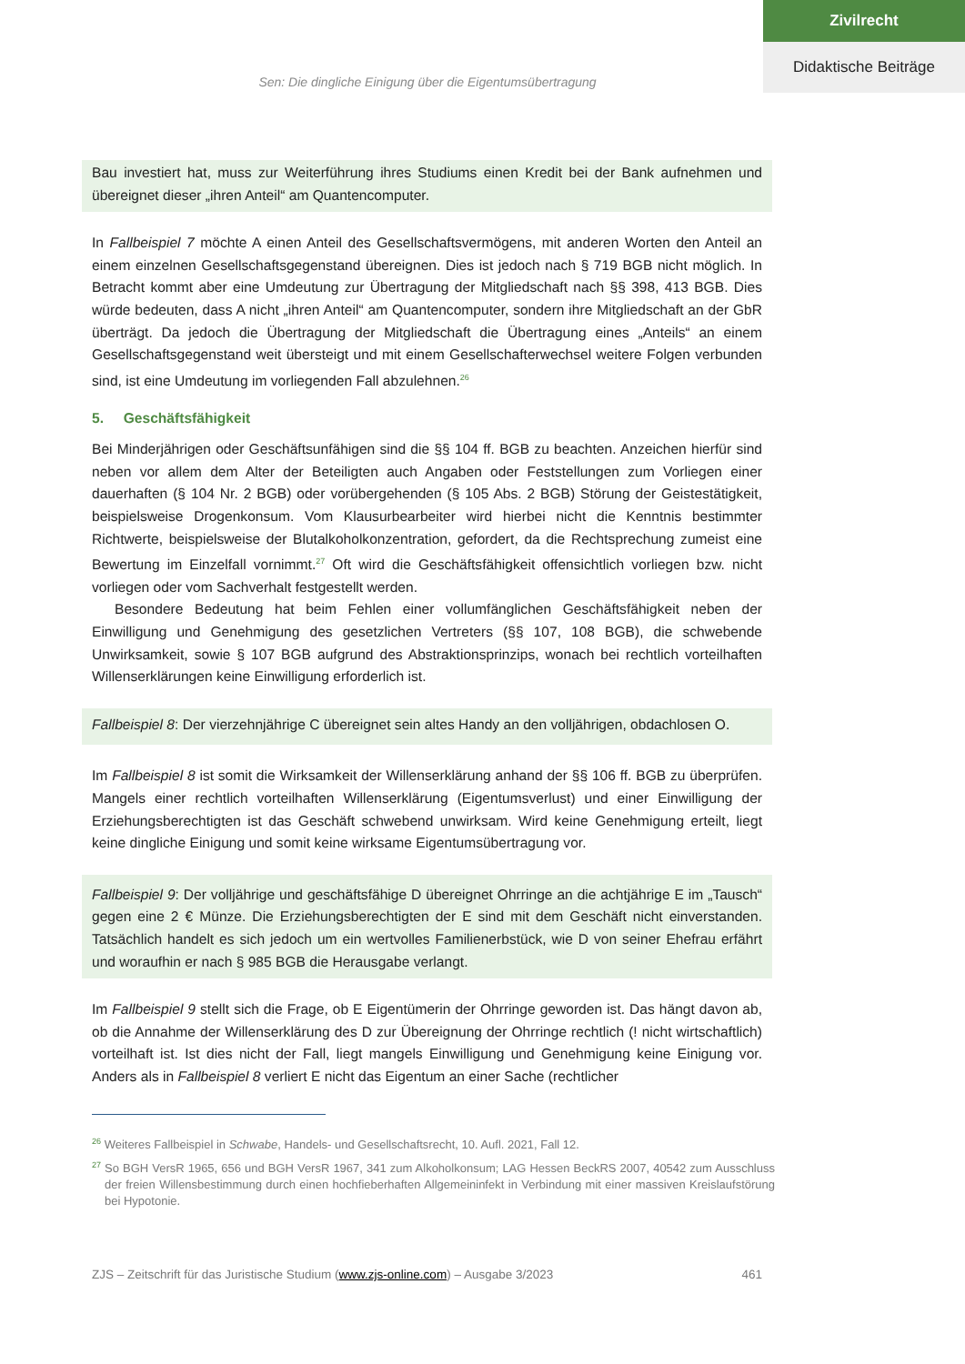Zivilrecht
Didaktische Beiträge
Sen: Die dingliche Einigung über die Eigentumsübertragung
Bau investiert hat, muss zur Weiterführung ihres Studiums einen Kredit bei der Bank aufnehmen und übereignet dieser „ihren Anteil“ am Quantencomputer.
In Fallbeispiel 7 möchte A einen Anteil des Gesellschaftsvermögens, mit anderen Worten den Anteil an einem einzelnen Gesellschaftsgegenstand übereignen. Dies ist jedoch nach § 719 BGB nicht möglich. In Betracht kommt aber eine Umdeutung zur Übertragung der Mitgliedschaft nach §§ 398, 413 BGB. Dies würde bedeuten, dass A nicht „ihren Anteil“ am Quantencomputer, sondern ihre Mitgliedschaft an der GbR überträgt. Da jedoch die Übertragung der Mitgliedschaft die Übertragung eines „Anteils“ an einem Gesellschaftsgegenstand weit übersteigt und mit einem Gesellschafterwechsel weitere Folgen verbunden sind, ist eine Umdeutung im vorliegenden Fall abzulehnen.<sup>26</sup>
5. Geschäftsfähigkeit
Bei Minderjährigen oder Geschäftsunfähigen sind die §§ 104 ff. BGB zu beachten. Anzeichen hierfür sind neben vor allem dem Alter der Beteiligten auch Angaben oder Feststellungen zum Vorliegen einer dauerhaften (§ 104 Nr. 2 BGB) oder vorübergehenden (§ 105 Abs. 2 BGB) Störung der Geistestätigkeit, beispielsweise Drogenkonsum. Vom Klausurbearbeiter wird hierbei nicht die Kenntnis bestimmter Richtwerte, beispielsweise der Blutalkoholkonzentration, gefordert, da die Rechtsprechung zumeist eine Bewertung im Einzelfall vornimmt.<sup>27</sup> Oft wird die Geschäftsfähigkeit offensichtlich vorliegen bzw. nicht vorliegen oder vom Sachverhalt festgestellt werden.
Besondere Bedeutung hat beim Fehlen einer vollumfänglichen Geschäftsfähigkeit neben der Einwilligung und Genehmigung des gesetzlichen Vertreters (§§ 107, 108 BGB), die schwebende Unwirksamkeit, sowie § 107 BGB aufgrund des Abstraktionsprinzips, wonach bei rechtlich vorteilhaften Willenserklärungen keine Einwilligung erforderlich ist.
Fallbeispiel 8: Der vierzehnjährige C übereignet sein altes Handy an den volljährigen, obdachlosen O.
Im Fallbeispiel 8 ist somit die Wirksamkeit der Willenserklärung anhand der §§ 106 ff. BGB zu überprüfen. Mangels einer rechtlich vorteilhaften Willenserklärung (Eigentumsverlust) und einer Einwilligung der Erziehungsberechtigten ist das Geschäft schwebend unwirksam. Wird keine Genehmigung erteilt, liegt keine dingliche Einigung und somit keine wirksame Eigentumsübertragung vor.
Fallbeispiel 9: Der volljährige und geschäftsfähige D übereignet Ohrringe an die achtjährige E im „Tausch“ gegen eine 2 € Münze. Die Erziehungsberechtigten der E sind mit dem Geschäft nicht einverstanden. Tatsächlich handelt es sich jedoch um ein wertvolles Familienerbstück, wie D von seiner Ehefrau erfährt und woraufhin er nach § 985 BGB die Herausgabe verlangt.
Im Fallbeispiel 9 stellt sich die Frage, ob E Eigentümerin der Ohrringe geworden ist. Das hängt davon ab, ob die Annahme der Willenserklärung des D zur Übereignung der Ohrringe rechtlich (! nicht wirtschaftlich) vorteilhaft ist. Ist dies nicht der Fall, liegt mangels Einwilligung und Genehmigung keine Einigung vor. Anders als in Fallbeispiel 8 verliert E nicht das Eigentum an einer Sache (rechtlicher
<sup>26</sup> Weiteres Fallbeispiel in Schwabe, Handels- und Gesellschaftsrecht, 10. Aufl. 2021, Fall 12.
<sup>27</sup> So BGH VersR 1965, 656 und BGH VersR 1967, 341 zum Alkoholkonsum; LAG Hessen BeckRS 2007, 40542 zum Ausschluss der freien Willensbestimmung durch einen hochfieberhaften Allgemeininfekt in Verbindung mit einer massiven Kreislaufstörung bei Hypotonie.
ZJS – Zeitschrift für das Juristische Studium (www.zjs-online.com) – Ausgabe 3/2023 461